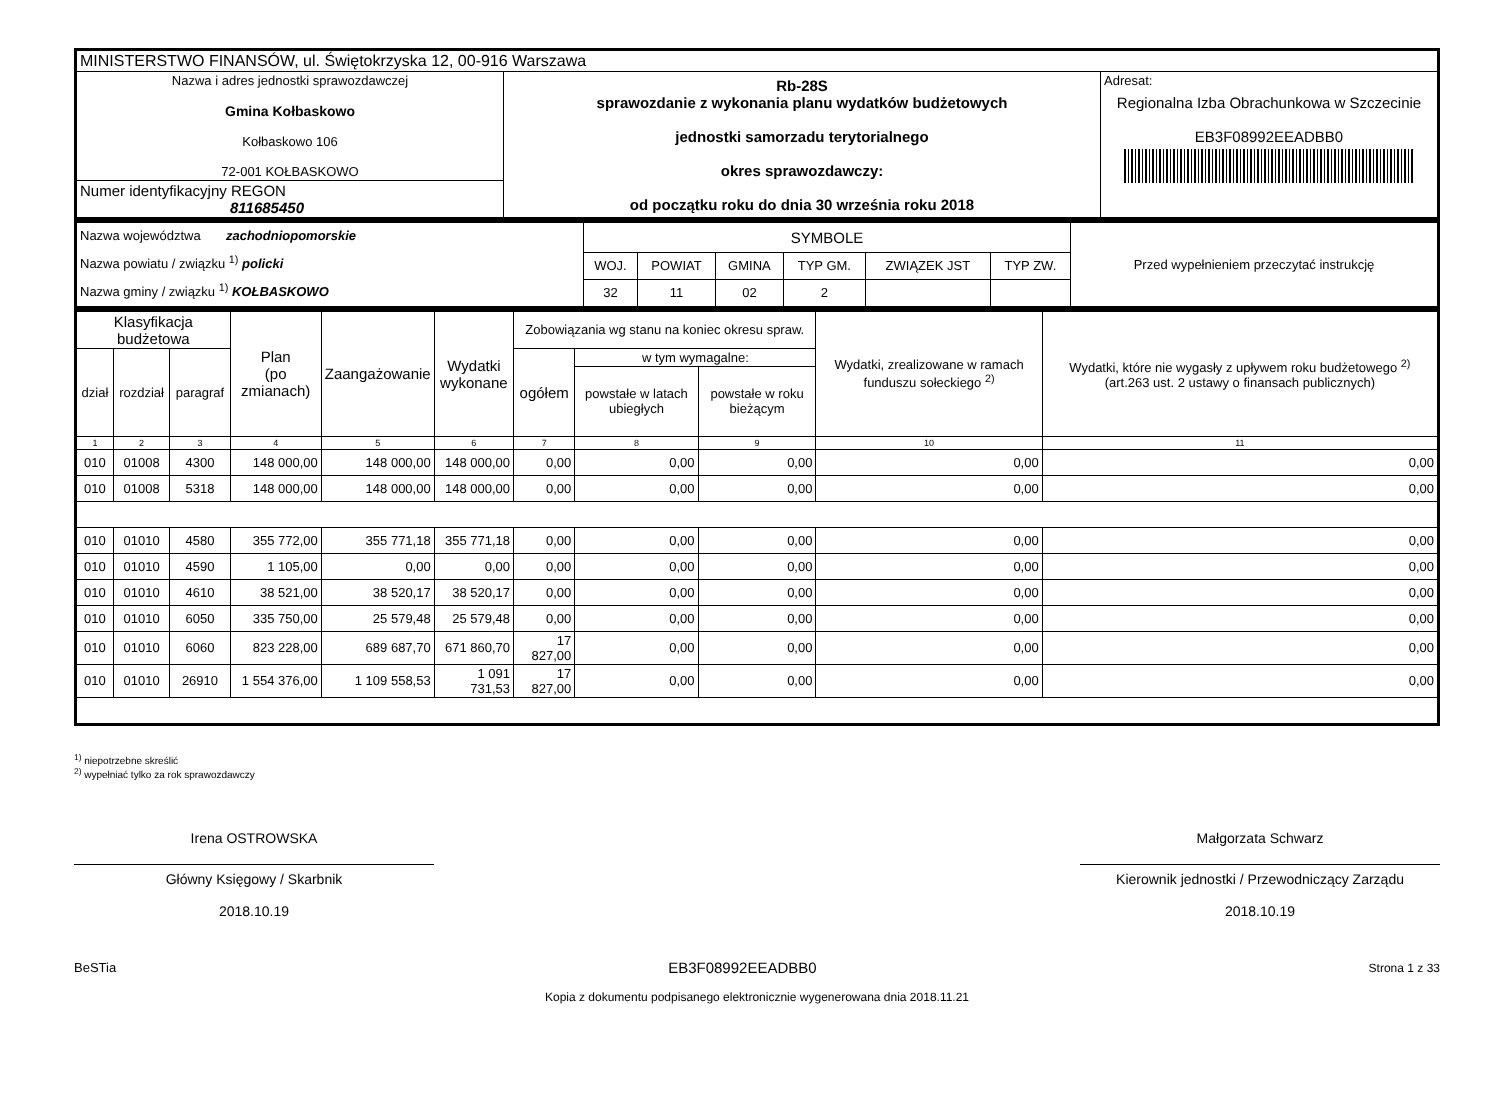| MINISTERSTWO FINANSÓW, ul. Świętokrzyska 12, 00-916 Warszawa | | |
| Nazwa i adres jednostki sprawozdawczej Gmina Kołbaskowo Kołbaskowo 106 72-001 KOŁBASKOWO | Rb-28S sprawozdanie z wykonania planu wydatków budżetowych jednostki samorzadu terytorialnego okres sprawozdawczy: od początku roku do dnia 30 września roku 2018 | Adresat: Regionalna Izba Obrachunkowa w Szczecinie EB3F08992EEADBB0 |
| Numer identyfikacyjny REGON 811685450 | | |
| Nazwa województwa zachodniopomorskie Nazwa powiatu / związku <sup>1)</sup> policki Nazwa gminy / związku <sup>1)</sup> KOŁBASKOWO | SYMBOLE | | | | | | Przed wypełnieniem przeczytać instrukcję |
| | WOJ. | POWIAT | GMINA | TYP GM. | ZWIĄZEK JST | TYP ZW. | |
| | 32 | 11 | 02 | 2 | | | |
| Klasyfikacja budżetowa | | | Plan (po zmianach) | Zaangażowanie | Wydatki wykonane | Zobowiązania wg stanu na koniec okresu spraw. | | | Wydatki, zrealizowane w ramach funduszu sołeckiego <sup>2)</sup> | Wydatki, które nie wygasły z upływem roku budżetowego <sup>2)</sup> (art.263 ust. 2 ustawy o finansach publicznych) |
| --- | --- | --- | --- | --- | --- | --- | --- | --- | --- | --- |
| dział | rozdział | paragraf | | | | ogółem | w tym wymagalne: | | | |
| | | | | | | | powstałe w latach ubiegłych | powstałe w roku bieżącym | | |
| 1 | 2 | 3 | 4 | 5 | 6 | 7 | 8 | 9 | 10 | 11 |
| 010 | 01008 | 4300 | 148 000,00 | 148 000,00 | 148 000,00 | 0,00 | 0,00 | 0,00 | 0,00 | 0,00 |
| 010 | 01008 | 5318 | 148 000,00 | 148 000,00 | 148 000,00 | 0,00 | 0,00 | 0,00 | 0,00 | 0,00 |
| 010 | 01010 | 4580 | 355 772,00 | 355 771,18 | 355 771,18 | 0,00 | 0,00 | 0,00 | 0,00 | 0,00 |
| 010 | 01010 | 4590 | 1 105,00 | 0,00 | 0,00 | 0,00 | 0,00 | 0,00 | 0,00 | 0,00 |
| 010 | 01010 | 4610 | 38 521,00 | 38 520,17 | 38 520,17 | 0,00 | 0,00 | 0,00 | 0,00 | 0,00 |
| 010 | 01010 | 6050 | 335 750,00 | 25 579,48 | 25 579,48 | 0,00 | 0,00 | 0,00 | 0,00 | 0,00 |
| 010 | 01010 | 6060 | 823 228,00 | 689 687,70 | 671 860,70 | 17 827,00 | 0,00 | 0,00 | 0,00 | 0,00 |
| 010 | 01010 | 26910 | 1 554 376,00 | 1 109 558,53 | 1 091 731,53 | 17 827,00 | 0,00 | 0,00 | 0,00 | 0,00 |
<sup>1)</sup> niepotrzebne skreślić
<sup>2)</sup> wypełniać tylko za rok sprawozdawczy
Irena OSTROWSKA
Główny Księgowy / Skarbnik
2018.10.19
Małgorzata Schwarz
Kierownik jednostki / Przewodniczący Zarządu
2018.10.19
BeSTia EB3F08992EEADBB0 Strona 1 z 33
Kopia z dokumentu podpisanego elektronicznie wygenerowana dnia 2018.11.21